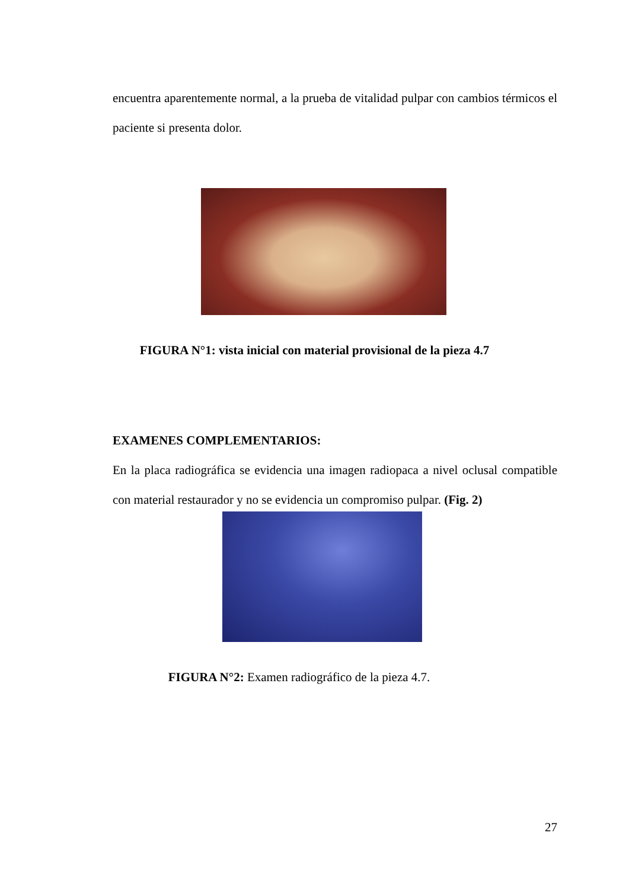encuentra aparentemente normal, a la prueba de vitalidad pulpar con cambios térmicos el paciente si presenta dolor.
FIGURA N°1: vista inicial con material provisional de la pieza 4.7
EXAMENES COMPLEMENTARIOS:
En la placa radiográfica se evidencia una imagen radiopaca a nivel oclusal compatible con material restaurador y no se evidencia un compromiso pulpar. (Fig. 2)
FIGURA N°2: Examen radiográfico de la pieza 4.7.
27